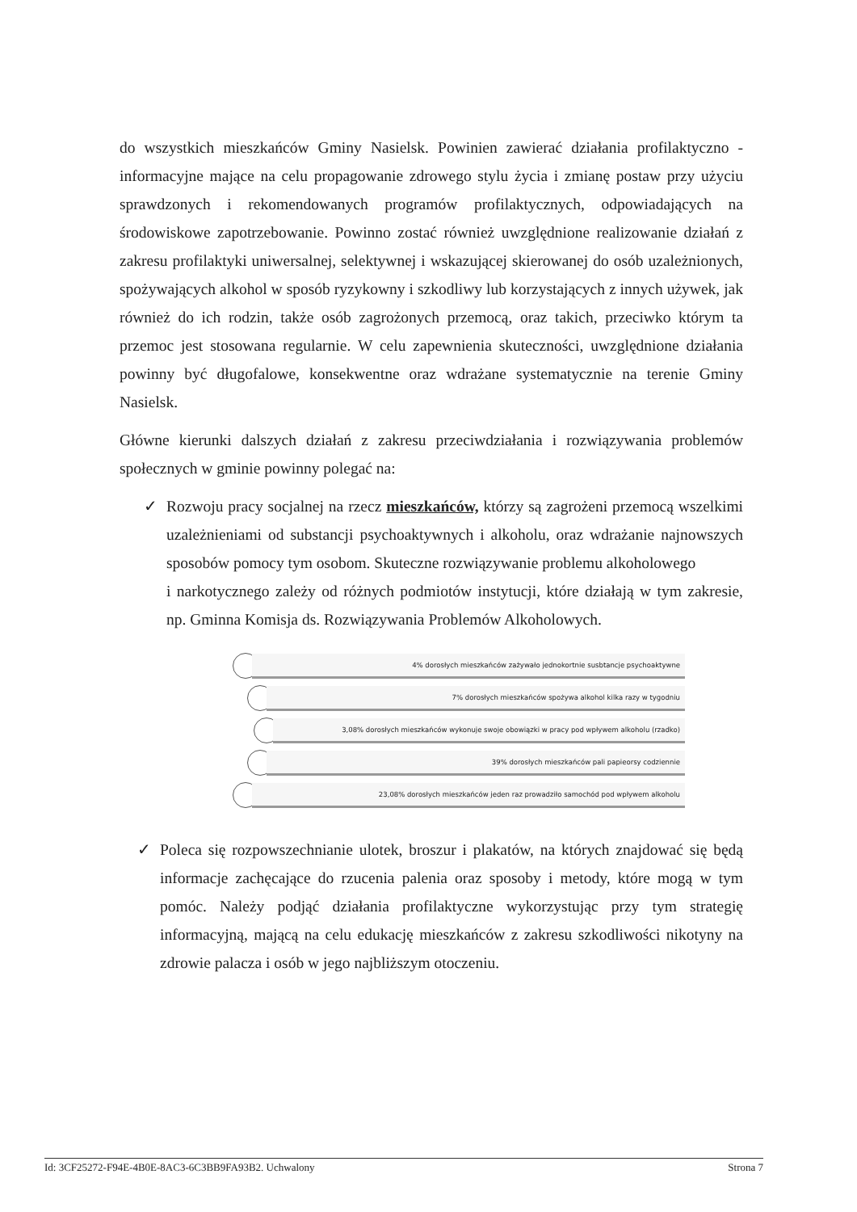do wszystkich mieszkańców Gminy Nasielsk. Powinien zawierać działania profilaktyczno - informacyjne mające na celu propagowanie zdrowego stylu życia i zmianę postaw przy użyciu sprawdzonych i rekomendowanych programów profilaktycznych, odpowiadających na środowiskowe zapotrzebowanie. Powinno zostać również uwzględnione realizowanie działań z zakresu profilaktyki uniwersalnej, selektywnej i wskazującej skierowanej do osób uzależnionych, spożywających alkohol w sposób ryzykowny i szkodliwy lub korzystających z innych używek, jak również do ich rodzin, także osób zagrożonych przemocą, oraz takich, przeciwko którym ta przemoc jest stosowana regularnie. W celu zapewnienia skuteczności, uwzględnione działania powinny być długofalowe, konsekwentne oraz wdrażane systematycznie na terenie Gminy Nasielsk.
Główne kierunki dalszych działań z zakresu przeciwdziałania i rozwiązywania problemów społecznych w gminie powinny polegać na:
✓ Rozwoju pracy socjalnej na rzecz mieszkańców, którzy są zagrożeni przemocą wszelkimi uzależnieniami od substancji psychoaktywnych i alkoholu, oraz wdrażanie najnowszych sposobów pomocy tym osobom. Skuteczne rozwiązywanie problemu alkoholowego
i narkotycznego zależy od różnych podmiotów instytucji, które działają w tym zakresie, np. Gminna Komisja ds. Rozwiązywania Problemów Alkoholowych.
4% dorosłych mieszkańców zażywało jednokortnie susbtancje psychoaktywne
7% dorosłych mieszkańców spożywa alkohol kilka razy w tygodniu
3,08% dorosłych mieszkańców wykonuje swoje obowiązki w pracy pod wpływem alkoholu (rzadko)
39% dorosłych mieszkańców pali papieorsy codziennie
23,08% dorosłych mieszkańców jeden raz prowadziło samochód pod wpływem alkoholu
✓ Poleca się rozpowszechnianie ulotek, broszur i plakatów, na których znajdować się będą informacje zachęcające do rzucenia palenia oraz sposoby i metody, które mogą w tym pomóc. Należy podjąć działania profilaktyczne wykorzystując przy tym strategię informacyjną, mającą na celu edukację mieszkańców z zakresu szkodliwości nikotyny na zdrowie palacza i osób w jego najbliższym otoczeniu.
Id: 3CF25272-F94E-4B0E-8AC3-6C3BB9FA93B2. Uchwalony Strona 7